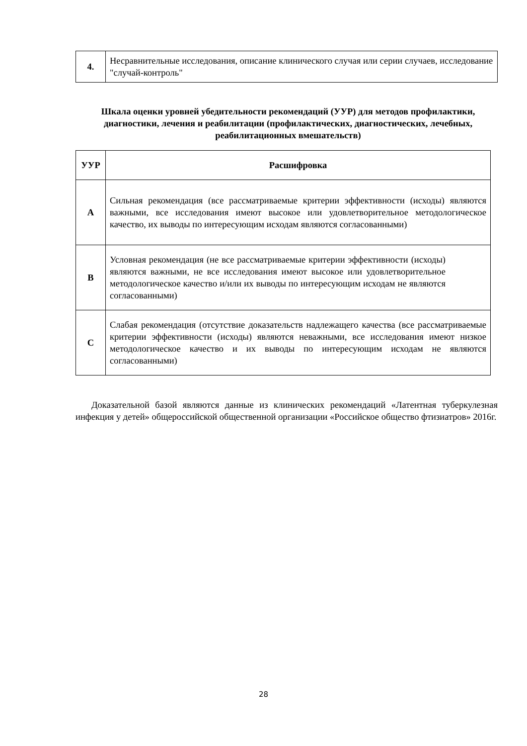| 4. | Несравнительные исследования, описание клинического случая или серии случаев, исследование "случай-контроль" |
Шкала оценки уровней убедительности рекомендаций (УУР) для методов профилактики, диагностики, лечения и реабилитации (профилактических, диагностических, лечебных, реабилитационных вмешательств)
| УУР | Расшифровка |
| --- | --- |
| A | Сильная рекомендация (все рассматриваемые критерии эффективности (исходы) являются важными, все исследования имеют высокое или удовлетворительное методологическое качество, их выводы по интересующим исходам являются согласованными) |
| B | Условная рекомендация (не все рассматриваемые критерии эффективности (исходы) являются важными, не все исследования имеют высокое или удовлетворительное методологическое качество и/или их выводы по интересующим исходам не являются согласованными) |
| C | Слабая рекомендация (отсутствие доказательств надлежащего качества (все рассматриваемые критерии эффективности (исходы) являются неважными, все исследования имеют низкое методологическое качество и их выводы по интересующим исходам не являются согласованными) |
Доказательной базой являются данные из клинических рекомендаций «Латентная туберкулезная инфекция у детей» общероссийской общественной организации «Российское общество фтизиатров» 2016г.
28